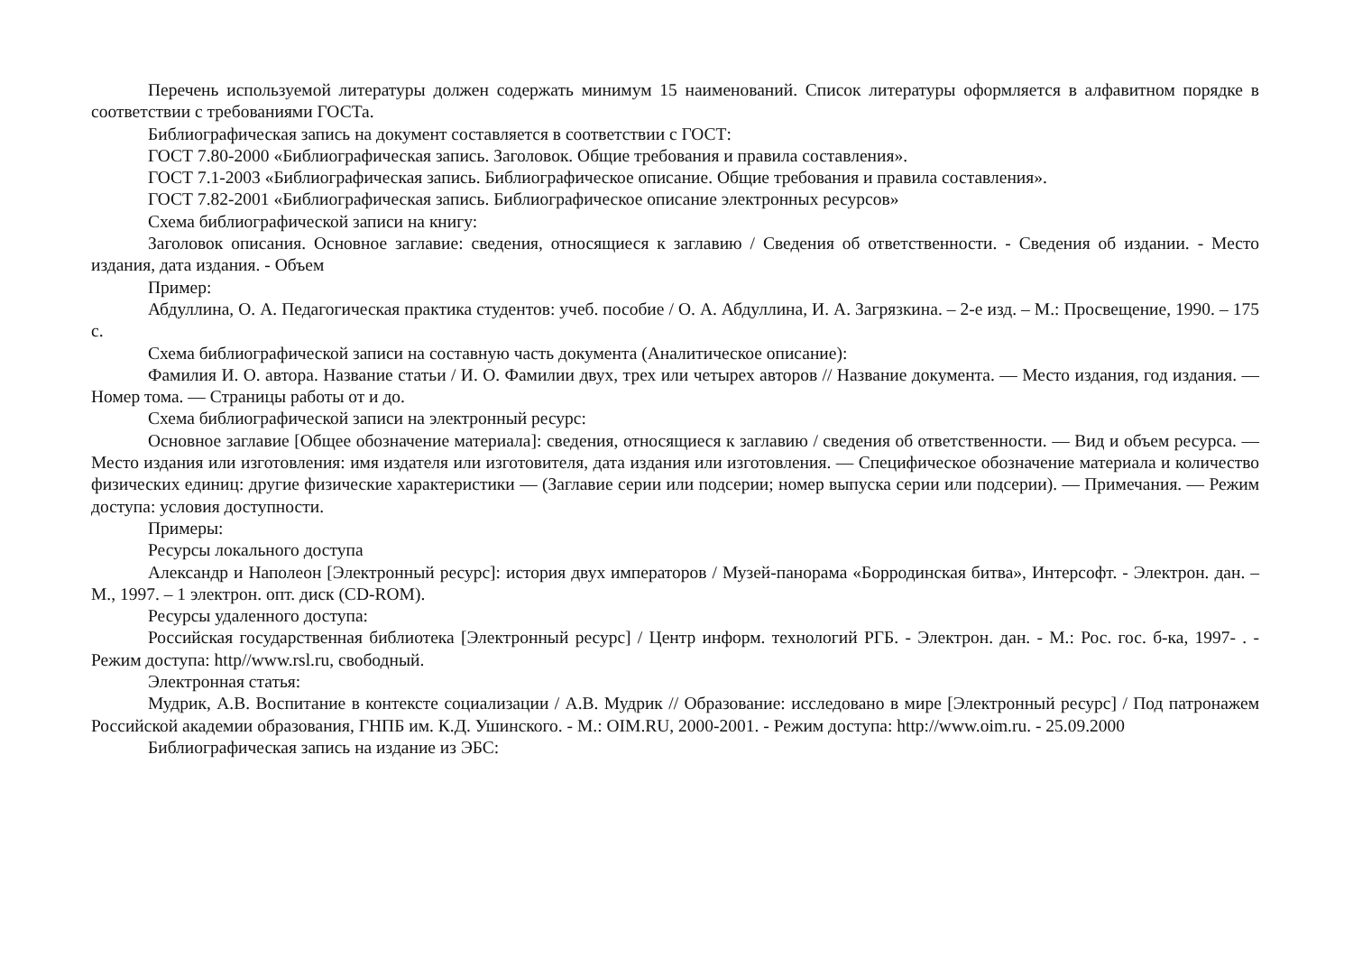Перечень используемой литературы должен содержать минимум 15 наименований. Список литературы оформляется в алфавитном порядке в соответствии с требованиями ГОСТа.
Библиографическая запись на документ составляется в соответствии с ГОСТ:
ГОСТ 7.80-2000 «Библиографическая запись. Заголовок. Общие требования и правила составления».
ГОСТ 7.1-2003 «Библиографическая запись. Библиографическое описание. Общие требования и правила составления».
ГОСТ 7.82-2001 «Библиографическая запись. Библиографическое описание электронных ресурсов»
Схема библиографической записи на книгу:
Заголовок описания. Основное заглавие: сведения, относящиеся к заглавию / Сведения об ответственности. - Сведения об издании. - Место издания, дата издания. - Объем
Пример:
Абдуллина, О. А. Педагогическая практика студентов: учеб. пособие / О. А. Абдуллина, И. А. Загрязкина. – 2-е изд. – М.: Просвещение, 1990. – 175 с.
Схема библиографической записи на составную часть документа (Аналитическое описание):
Фамилия И. О. автора. Название статьи / И. О. Фамилии двух, трех или четырех авторов // Название документа. — Место издания, год издания. — Номер тома. — Страницы работы от и до.
Схема библиографической записи на электронный ресурс:
Основное заглавие [Общее обозначение материала]: сведения, относящиеся к заглавию / сведения об ответственности. — Вид и объем ресурса. — Место издания или изготовления: имя издателя или изготовителя, дата издания или изготовления. — Специфическое обозначение материала и количество физических единиц: другие физические характеристики — (Заглавие серии или подсерии; номер выпуска серии или подсерии). — Примечания. — Режим доступа: условия доступности.
Примеры:
Ресурсы локального доступа
Александр и Наполеон [Электронный ресурс]: история двух императоров / Музей-панорама «Борродинская битва», Интерсофт. - Электрон. дан. – М., 1997. – 1 электрон. опт. диск (CD-ROM).
Ресурсы удаленного доступа:
Российская государственная библиотека [Электронный ресурс] / Центр информ. технологий РГБ. - Электрон. дан. - М.: Рос. гос. б-ка, 1997- . - Режим доступа: http//www.rsl.ru, свободный.
Электронная статья:
Мудрик, А.В. Воспитание в контексте социализации / А.В. Мудрик // Образование: исследовано в мире [Электронный ресурс] / Под патронажем Российской академии образования, ГНПБ им. К.Д. Ушинского. - М.: OIM.RU, 2000-2001. - Режим доступа: http://www.oim.ru. - 25.09.2000
Библиографическая запись на издание из ЭБС: